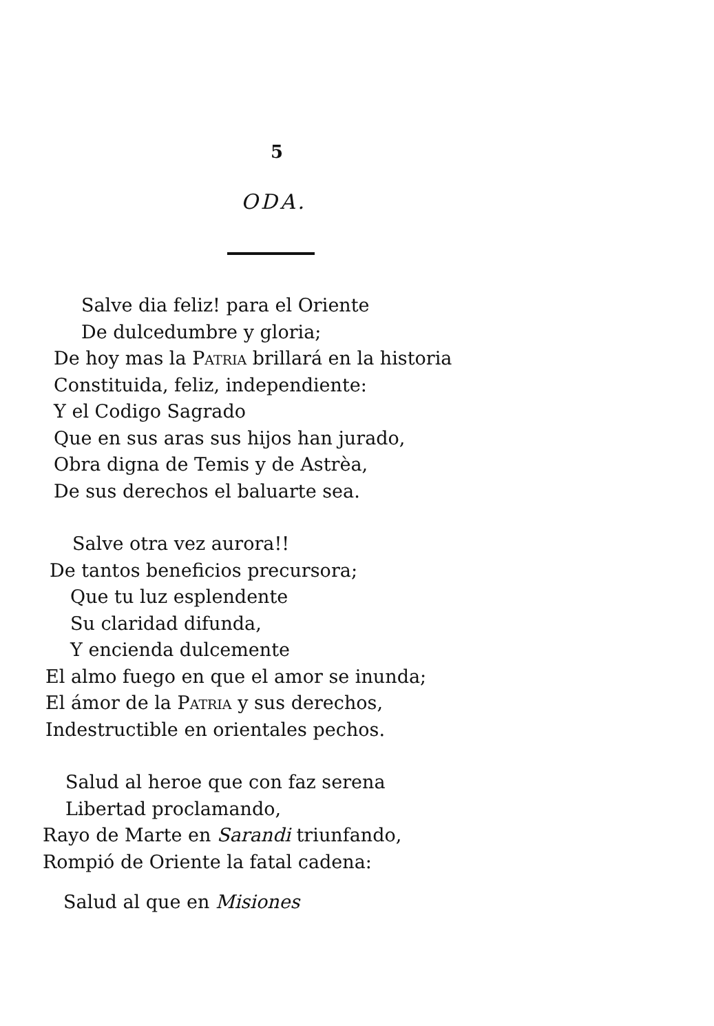5
ODA.
Salve dia feliz! para el Oriente
De dulcedumbre y gloria;
De hoy mas la PATRIA brillará en la historia
Constituida, feliz, independiente:
Y el Codigo Sagrado
Que en sus aras sus hijos han jurado,
Obra digna de Temis y de Astrèa,
De sus derechos el baluarte sea.
Salve otra vez aurora!!
De tantos beneficios precursora;
Que tu luz esplendente
Su claridad difunda,
Y encienda dulcemente
El almo fuego en que el amor se inunda;
El ámor de la PATRIA y sus derechos,
Indestructible en orientales pechos.
Salud al heroe que con faz serena
Libertad proclamando,
Rayo de Marte en Sarandi triunfando,
Rompió de Oriente la fatal cadena:
Salud al que en Misiones